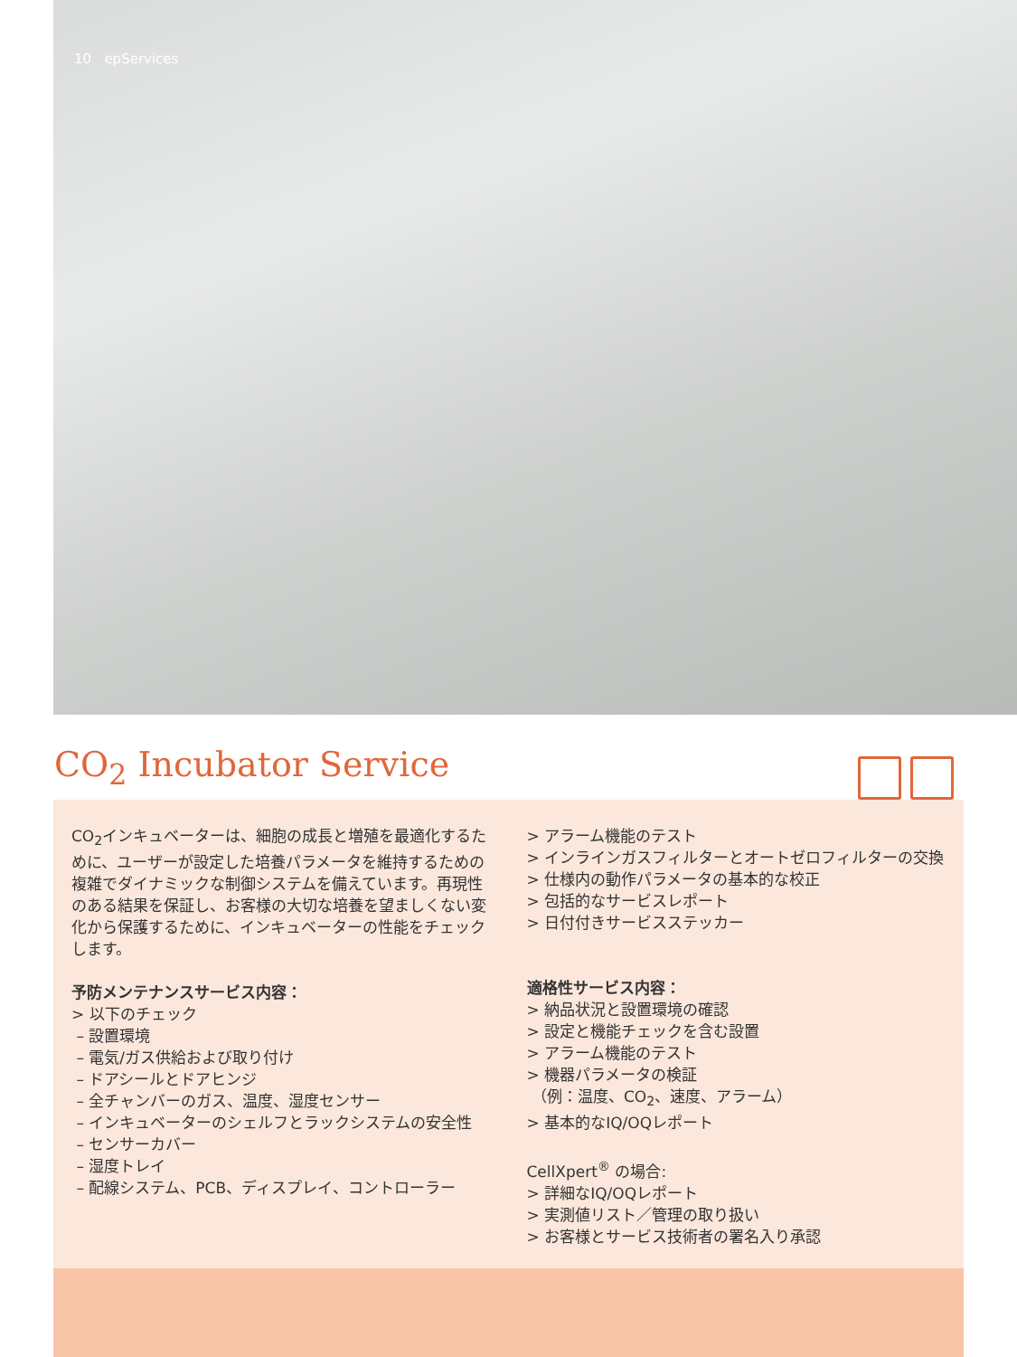10 epServices
CO<sub>2</sub> Incubator Service
CO<sub>2</sub>インキュベーターは、細胞の成長と増殖を最適化するために、ユーザーが設定した培養パラメータを維持するための複雑でダイナミックな制御システムを備えています。再現性のある結果を保証し、お客様の大切な培養を望ましくない変化から保護するために、インキュベーターの性能をチェックします。
予防メンテナンスサービス内容：
> 以下のチェック
– 設置環境
– 電気/ガス供給および取り付け
– ドアシールとドアヒンジ
– 全チャンバーのガス、温度、湿度センサー
– インキュベーターのシェルフとラックシステムの安全性
– センサーカバー
– 湿度トレイ
– 配線システム、PCB、ディスプレイ、コントローラー
> アラーム機能のテスト
> インラインガスフィルターとオートゼロフィルターの交換
> 仕様内の動作パラメータの基本的な校正
> 包括的なサービスレポート
> 日付付きサービスステッカー
適格性サービス内容：
> 納品状況と設置環境の確認
> 設定と機能チェックを含む設置
> アラーム機能のテスト
> 機器パラメータの検証
（例：温度、CO<sub>2</sub>、速度、アラーム）
> 基本的なIQ/OQレポート
CellXpert<sup>®</sup> の場合:
> 詳細なIQ/OQレポート
> 実測値リスト／管理の取り扱い
> お客様とサービス技術者の署名入り承認